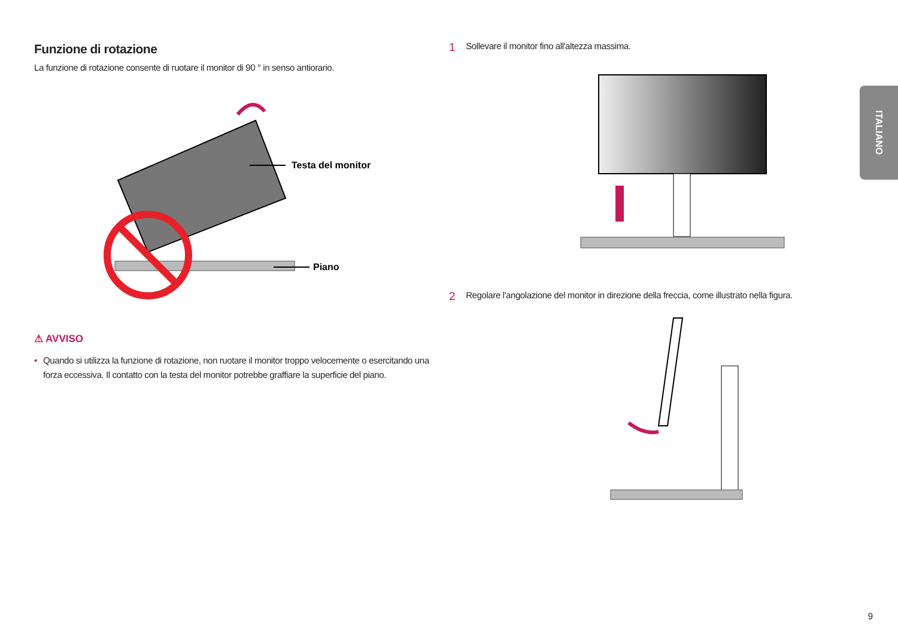Funzione di rotazione
La funzione di rotazione consente di ruotare il monitor di 90 ° in senso antiorario.
Testa del monitor
Piano
⚠ AVVISO
• Quando si utilizza la funzione di rotazione, non ruotare il monitor troppo velocemente o esercitando una forza eccessiva. Il contatto con la testa del monitor potrebbe graffiare la superficie del piano.
1 Sollevare il monitor fino all'altezza massima.
2 Regolare l'angolazione del monitor in direzione della freccia, come illustrato nella figura.
ITALIANO
9